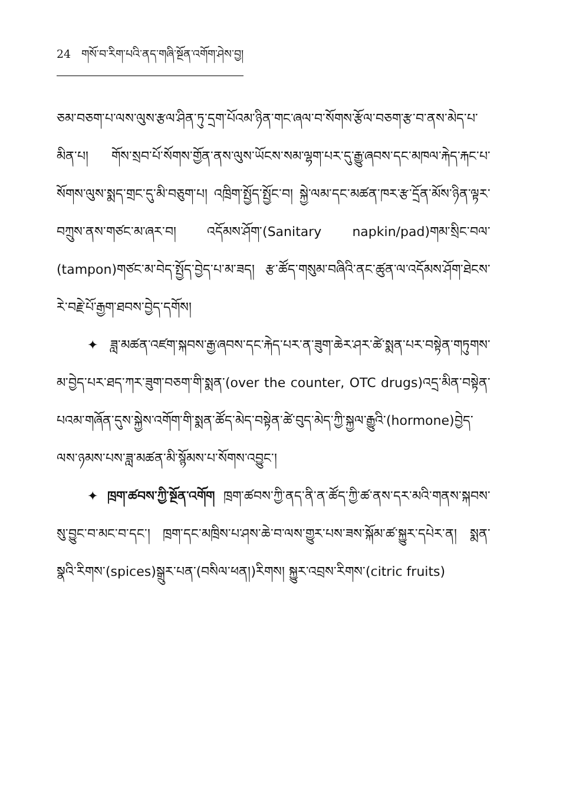24 གསོ་བ་རིག་པའི་ནད་གཞི་སྔོན་འགོག་ཤེས་བྱ།
ཅམ་བཅག་པ་ལས་ལུས་རྩལ་ཤིན་ཏུ་དྲག་པོའམ་ཉིན་གང་ཞལ་བ་སོགས་རྩོལ་བཅག་རྩ་བ་ནས་མེད་པ་མིན་པ། གོས་སྲབ་པོ་སོགས་གྱོན་ནས་ལུས་ཡོངས་སམ་ལྷག་པར་དུ་རྒྱུ་ཞབས་དང་མཁལ་རྐེད་རྐང་པ་སོགས་ལུས་སྨད་གྲང་དུ་མི་བཅུག་པ། འཁྲིག་སྤྱོད་སྤྱོང་བ། སྐྱེ་ལམ་དང་མཚན་ཁར་རྩ་དྲོན་མོས་ཉིན་ལྟར་བཀྲུས་ནས་གཙང་མ་ཞར་བ། འདོམས་ཤོག་(Sanitary napkin/pad)གམ་སྲིང་བལ་(tampon)གཙང་མ་བེད་སྤྱོད་བྱེད་པ་མ་ཟད། རྩ་ཚོད་གསུམ་བཞིའི་ནང་ཚུན་ལ་འདོམས་ཤོག་ཐེངས་རེ་བརྗེ་པོ་རྒྱག་ཐབས་བྱེད་དགོས།
✦ ཟླ་མཚན་འཛག་སྐབས་རྒྱ་ཞབས་དང་རྐེད་པར་ན་ཟུག་ཆེར་ཤར་ཚེ་སྨན་པར་བསྟེན་གཏུགས་མ་བྱེད་པར་ཐད་ཀར་ཟུག་བཅག་གི་སྨན་(over the counter, OTC drugs)འདྲ་མིན་བསྟེན་པའམ་གཞོན་དུས་སྐྱེས་འགོག་གི་སྨན་ཚོད་མེད་བསྟེན་ཚེ་བུད་མེད་ཀྱི་སྐྱལ་རྒྱུའི་(hormone)བྱེད་ལས་ཉམས་པས་ཟླ་མཚན་མི་སྙོམས་པ་སོགས་འབྱུང་།
✦ ཁྲག་ཚབས་ཀྱི་སྔོན་འགོག ཁྲག་ཚབས་ཀྱི་ནད་ནི་ན་ཚོད་ཀྱི་ཚ་ནས་དར་མའི་གནས་སྐབས་སུ་བྱུང་བ་མང་བ་དང་། ཁྲག་དང་མཁྲིས་པ་ཤས་ཆེ་བ་ལས་གྱུར་པས་ཟས་སྐོམ་ཚ་སྐྱུར་དཔེར་ན། སྨན་སྣའི་རིགས་(spices)སྒྲུར་པན་(བསིལ་ཕན།)རིགས། སྐྱུར་འབྲས་རིགས་(citric fruits)